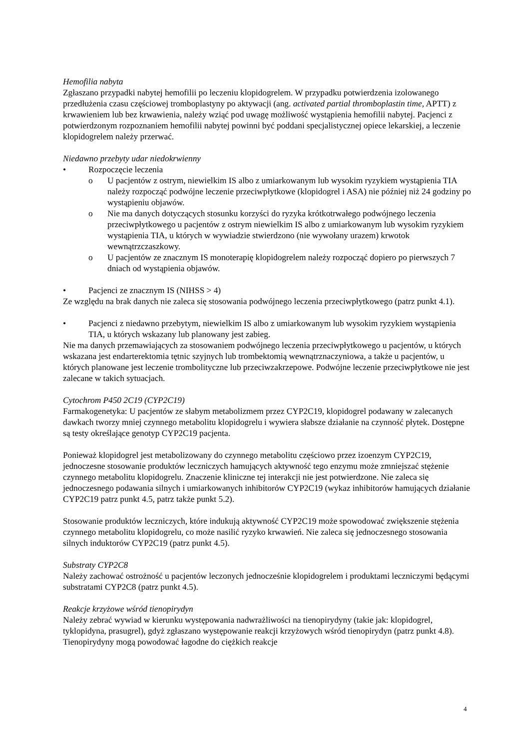Hemofilia nabyta
Zgłaszano przypadki nabytej hemofilii po leczeniu klopidogrelem. W przypadku potwierdzenia izolowanego przedłużenia czasu częściowej tromboplastyny po aktywacji (ang. activated partial thromboplastin time, APTT) z krwawieniem lub bez krwawienia, należy wziąć pod uwagę możliwość wystąpienia hemofilii nabytej. Pacjenci z potwierdzonym rozpoznaniem hemofilii nabytej powinni być poddani specjalistycznej opiece lekarskiej, a leczenie klopidogrelem należy przerwać.
Niedawno przebyty udar niedokrwienny
• Rozpoczęcie leczenia
o U pacjentów z ostrym, niewielkim IS albo z umiarkowanym lub wysokim ryzykiem wystąpienia TIA należy rozpocząć podwójne leczenie przeciwpłytkowe (klopidogrel i ASA) nie później niż 24 godziny po wystąpieniu objawów.
o Nie ma danych dotyczących stosunku korzyści do ryzyka krótkotrwałego podwójnego leczenia przeciwpłytkowego u pacjentów z ostrym niewielkim IS albo z umiarkowanym lub wysokim ryzykiem wystąpienia TIA, u których w wywiadzie stwierdzono (nie wywołany urazem) krwotok wewnątrzczaszkowy.
o U pacjentów ze znacznym IS monoterapię klopidogrelem należy rozpocząć dopiero po pierwszych 7 dniach od wystąpienia objawów.
• Pacjenci ze znacznym IS (NIHSS > 4)
Ze względu na brak danych nie zaleca się stosowania podwójnego leczenia przeciwpłytkowego (patrz punkt 4.1).
• Pacjenci z niedawno przebytym, niewielkim IS albo z umiarkowanym lub wysokim ryzykiem wystąpienia TIA, u których wskazany lub planowany jest zabieg.
Nie ma danych przemawiających za stosowaniem podwójnego leczenia przeciwpłytkowego u pacjentów, u których wskazana jest endarterektomia tętnic szyjnych lub trombektomią wewnątrznaczyniowa, a także u pacjentów, u których planowane jest leczenie trombolityczne lub przeciwzakrzepowe. Podwójne leczenie przeciwpłytkowe nie jest zalecane w takich sytuacjach.
Cytochrom P450 2C19 (CYP2C19)
Farmakogenetyka: U pacjentów ze słabym metabolizmem przez CYP2C19, klopidogrel podawany w zalecanych dawkach tworzy mniej czynnego metabolitu klopidogrelu i wywiera słabsze działanie na czynność płytek. Dostępne są testy określające genotyp CYP2C19 pacjenta.
Ponieważ klopidogrel jest metabolizowany do czynnego metabolitu częściowo przez izoenzym CYP2C19, jednoczesne stosowanie produktów leczniczych hamujących aktywność tego enzymu może zmniejszać stężenie czynnego metabolitu klopidogrelu. Znaczenie kliniczne tej interakcji nie jest potwierdzone. Nie zaleca się jednoczesnego podawania silnych i umiarkowanych inhibitorów CYP2C19 (wykaz inhibitorów hamujących działanie CYP2C19 patrz punkt 4.5, patrz także punkt 5.2).
Stosowanie produktów leczniczych, które indukują aktywność CYP2C19 może spowodować zwiększenie stężenia czynnego metabolitu klopidogrelu, co może nasilić ryzyko krwawień. Nie zaleca się jednoczesnego stosowania silnych induktorów CYP2C19 (patrz punkt 4.5).
Substraty CYP2C8
Należy zachować ostrożność u pacjentów leczonych jednocześnie klopidogrelem i produktami leczniczymi będącymi substratami CYP2C8 (patrz punkt 4.5).
Reakcje krzyżowe wśród tienopirydyn
Należy zebrać wywiad w kierunku występowania nadwrażliwości na tienopirydyny (takie jak: klopidogrel, tyklopidyna, prasugrel), gdyż zgłaszano występowanie reakcji krzyżowych wśród tienopirydyn (patrz punkt 4.8). Tienopirydyny mogą powodować łagodne do ciężkich reakcje
4